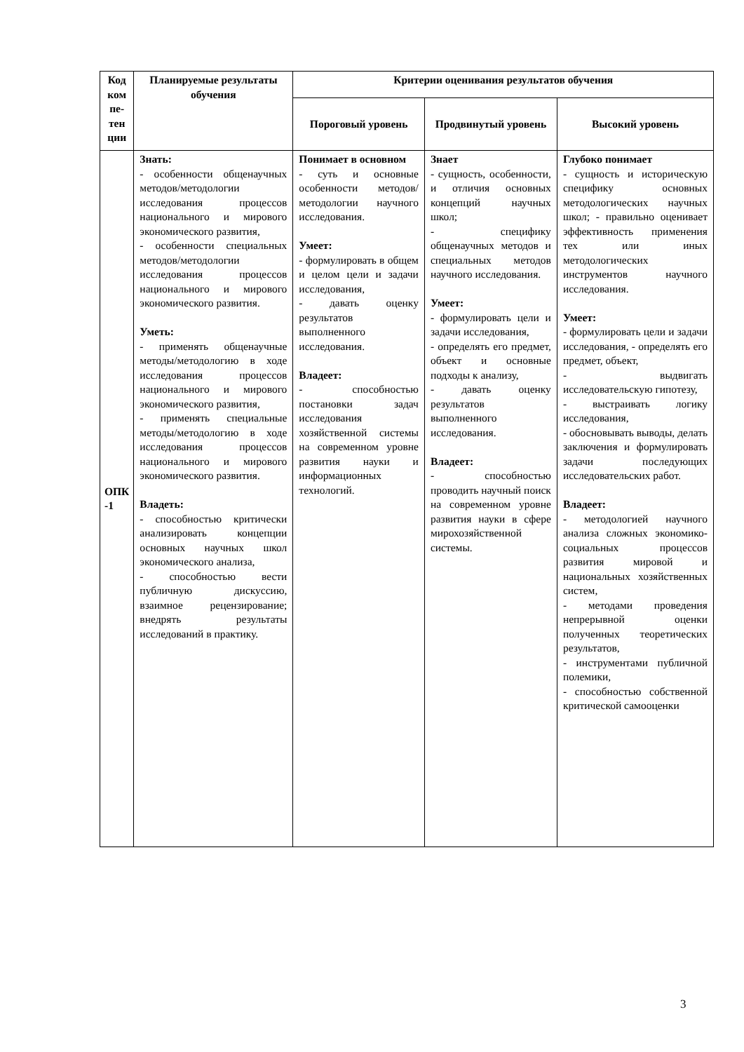| Код ком пе- тен ции | Планируемые результаты обучения | Критерии оценивания результатов обучения | | |
| --- | --- | --- | --- | --- |
| | | Пороговый уровень | Продвинутый уровень | Высокий уровень |
| ОПК -1 | Знать: - особенности общенаучных методов/методологии исследования процессов национального и мирового экономического развития, - особенности специальных методов/методологии исследования процессов национального и мирового экономического развития. Уметь: - применять общенаучные методы/методологию в ходе исследования процессов национального и мирового экономического развития, - применять специальные методы/методологию в ходе исследования процессов национального и мирового экономического развития. Владеть: - способностью критически анализировать концепции основных научных школ экономического анализа, - способностью вести публичную дискуссию, взаимное рецензирование; внедрять результаты исследований в практику. | Понимает в основном - суть и основные особенности методов/методологии научного исследования. Умеет: - формулировать в общем и целом цели и задачи исследования, - давать оценку результатов выполненного исследования. Владеет: - способностью постановки задач исследования хозяйственной системы на современном уровне развития науки и информационных технологий. | Знает - сущность, особенности, и отличия основных концепций научных школ; - специфику общенаучных методов и специальных методов научного исследования. Умеет: - формулировать цели и задачи исследования, - определять его предмет, объект и основные подходы к анализу, - давать оценку результатов выполненного исследования. Владеет: - способностью проводить научный поиск на современном уровне развития науки в сфере мирохозяйственной системы. | Глубоко понимает - сущность и историческую специфику основных методологических научных школ; - правильно оценивает эффективность применения тех или иных методологических инструментов научного исследования. Умеет: - формулировать цели и задачи исследования, - определять его предмет, объект, - выдвигать исследовательскую гипотезу, - выстраивать логику исследования, - обосновывать выводы, делать заключения и формулировать задачи последующих исследовательских работ. Владеет: - методологией научного анализа сложных экономико-социальных процессов развития мировой и национальных хозяйственных систем, - методами проведения непрерывной оценки полученных теоретических результатов, - инструментами публичной полемики, - способностью собственной критической самооценки |
3